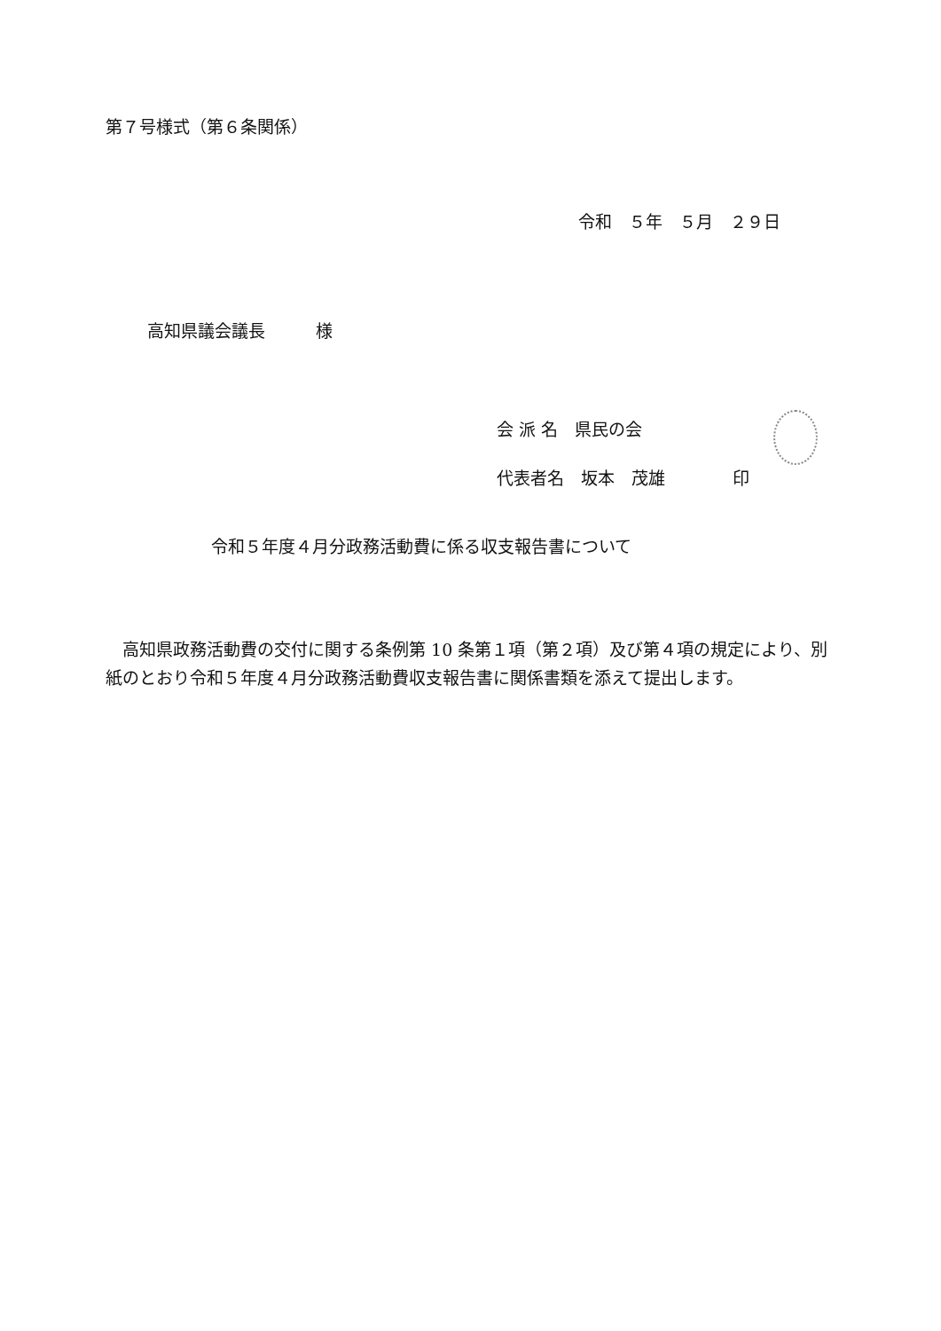第７号様式（第６条関係）
令和　５年　５月　２９日
高知県議会議長　　　様
会 派 名　県民の会
代表者名　坂本　茂雄　　　　印
令和５年度４月分政務活動費に係る収支報告書について
　高知県政務活動費の交付に関する条例第 10 条第１項（第２項）及び第４項の規定により、別紙のとおり令和５年度４月分政務活動費収支報告書に関係書類を添えて提出します。